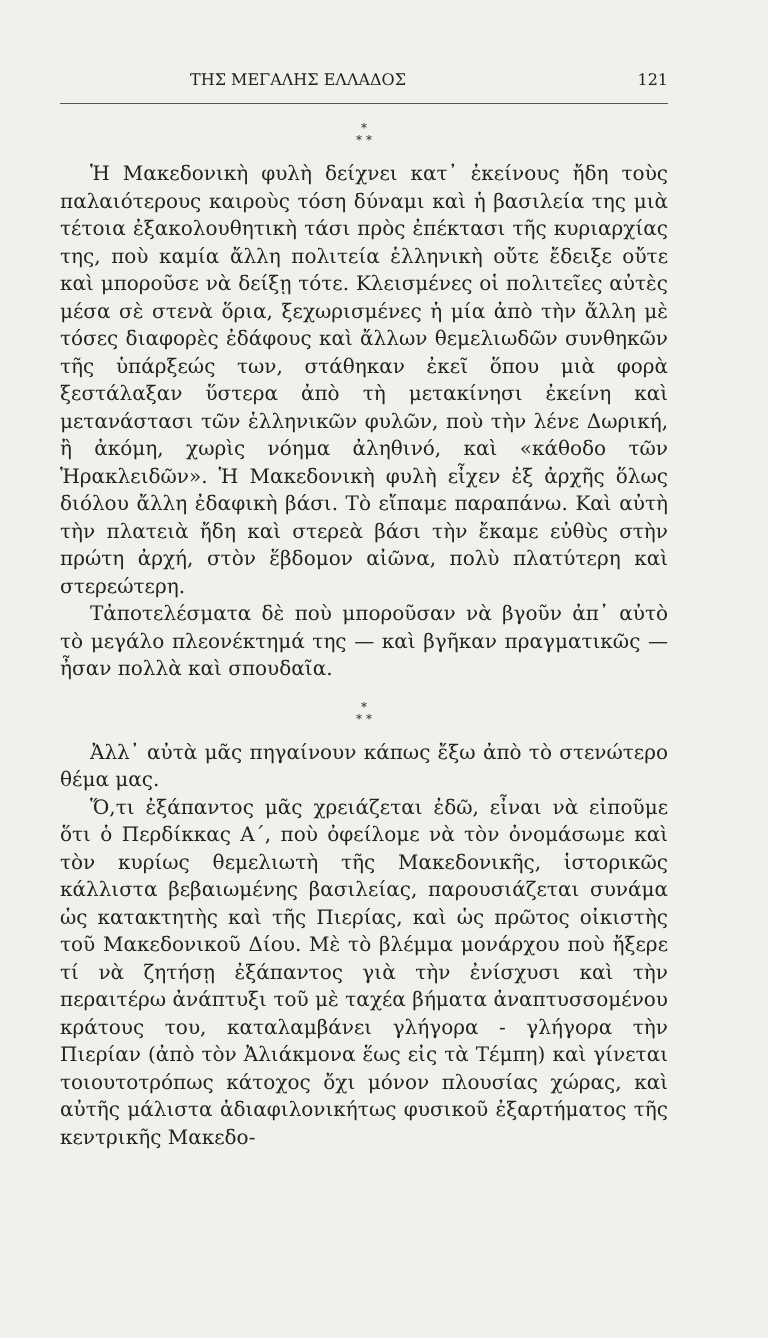ΤΗΣ ΜΕΓΑΛΗΣ ΕΛΛΑΔΟΣ 121
*
* *
Ἡ Μακεδονικὴ φυλὴ δείχνει κατ᾽ ἐκείνους ἤδη τοὺς παλαιότερους καιροὺς τόση δύναμι καὶ ἡ βασιλεία της μιὰ τέτοια ἐξακολουθητικὴ τάσι πρὸς ἐπέκτασι τῆς κυριαρχίας της, ποὺ καμία ἄλλη πολιτεία ἑλληνικὴ οὔτε ἔδειξε οὔτε καὶ μποροῦσε νὰ δείξῃ τότε. Κλεισμένες οἱ πολιτεῖες αὐτὲς μέσα σὲ στενὰ ὅρια, ξεχωρισμένες ἡ μία ἀπὸ τὴν ἄλλη μὲ τόσες διαφορὲς ἐδάφους καὶ ἄλλων θεμελιωδῶν συνθηκῶν τῆς ὑπάρξεώς των, στάθηκαν ἐκεῖ ὅπου μιὰ φορὰ ξεστάλαξαν ὕστερα ἀπὸ τὴ μετακίνησι ἐκείνη καὶ μετανάστασι τῶν ἑλληνικῶν φυλῶν, ποὺ τὴν λένε Δωρική, ἢ ἀκόμη, χωρὶς νόημα ἀληθινό, καὶ «κάθοδο τῶν Ἡρακλειδῶν». Ἡ Μακεδονικὴ φυλὴ εἶχεν ἐξ ἀρχῆς ὅλως διόλου ἄλλη ἐδαφικὴ βάσι. Τὸ εἴπαμε παραπάνω. Καὶ αὐτὴ τὴν πλατειὰ ἤδη καὶ στερεὰ βάσι τὴν ἔκαμε εὐθὺς στὴν πρώτη ἀρχή, στὸν ἕβδομον αἰῶνα, πολὺ πλατύτερη καὶ στερεώτερη.
Τἀποτελέσματα δὲ ποὺ μποροῦσαν νὰ βγοῦν ἀπ᾽ αὐτὸ τὸ μεγάλο πλεονέκτημά της — καὶ βγῆκαν πραγματικῶς — ἦσαν πολλὰ καὶ σπουδαῖα.
*
* *
Ἀλλ᾽ αὐτὰ μᾶς πηγαίνουν κάπως ἔξω ἀπὸ τὸ στενώτερο θέμα μας.
Ὅ,τι ἐξάπαντος μᾶς χρειάζεται ἐδῶ, εἶναι νὰ εἰποῦμε ὅτι ὁ Περδίκκας Α΄, ποὺ ὀφείλομε νὰ τὸν ὀνομάσωμε καὶ τὸν κυρίως θεμελιωτὴ τῆς Μακεδονικῆς, ἱστορικῶς κάλλιστα βεβαιωμένης βασιλείας, παρουσιάζεται συνάμα ὡς κατακτητὴς καὶ τῆς Πιερίας, καὶ ὡς πρῶτος οἰκιστὴς τοῦ Μακεδονικοῦ Δίου. Μὲ τὸ βλέμμα μονάρχου ποὺ ἤξερε τί νὰ ζητήσῃ ἐξάπαντος γιὰ τὴν ἐνίσχυσι καὶ τὴν περαιτέρω ἀνάπτυξι τοῦ μὲ ταχέα βήματα ἀναπτυσσομένου κράτους του, καταλαμβάνει γλήγορα - γλήγορα τὴν Πιερίαν (ἀπὸ τὸν Ἀλιάκμονα ἕως εἰς τὰ Τέμπη) καὶ γίνεται τοιουτοτρόπως κάτοχος ὄχι μόνον πλουσίας χώρας, καὶ αὐτῆς μάλιστα ἀδιαφιλονικήτως φυσικοῦ ἐξαρτήματος τῆς κεντρικῆς Μακεδο-